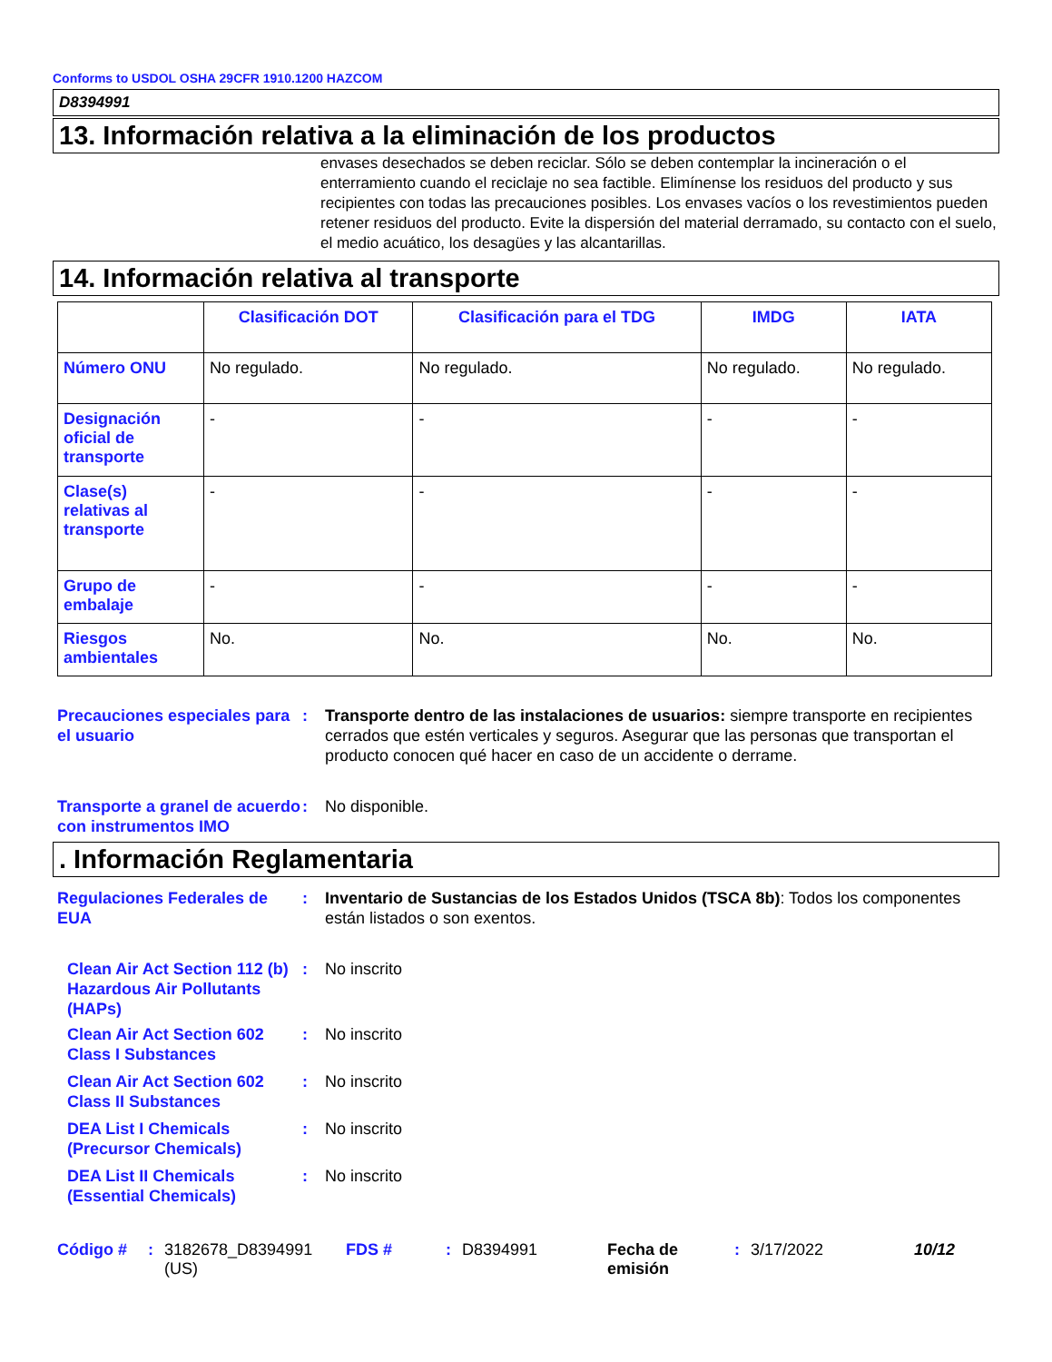Conforms to USDOL OSHA 29CFR 1910.1200 HAZCOM
D8394991
13. Información relativa a la eliminación de los productos
envases desechados se deben reciclar. Sólo se deben contemplar la incineración o el enterramiento cuando el reciclaje no sea factible. Elimínense los residuos del producto y sus recipientes con todas las precauciones posibles. Los envases vacíos o los revestimientos pueden retener residuos del producto. Evite la dispersión del material derramado, su contacto con el suelo, el medio acuático, los desagües y las alcantarillas.
14. Información relativa al transporte
| | Clasificación DOT | Clasificación para el TDG | IMDG | IATA |
| --- | --- | --- | --- | --- |
| Número ONU | No regulado. | No regulado. | No regulado. | No regulado. |
| Designación oficial de transporte | - | - | - | - |
| Clase(s) relativas al transporte | - | - | - | - |
| Grupo de embalaje | - | - | - | - |
| Riesgos ambientales | No. | No. | No. | No. |
Precauciones especiales para el usuario
: Transporte dentro de las instalaciones de usuarios: siempre transporte en recipientes cerrados que estén verticales y seguros. Asegurar que las personas que transportan el producto conocen qué hacer en caso de un accidente o derrame.
Transporte a granel de acuerdo con instrumentos IMO
: No disponible.
. Información Reglamentaria
Regulaciones Federales de EUA
: Inventario de Sustancias de los Estados Unidos (TSCA 8b): Todos los componentes están listados o son exentos.
Clean Air Act Section 112 (b) Hazardous Air Pollutants (HAPs)
: No inscrito
Clean Air Act Section 602 Class I Substances
: No inscrito
Clean Air Act Section 602 Class II Substances
: No inscrito
DEA List I Chemicals (Precursor Chemicals)
: No inscrito
DEA List II Chemicals (Essential Chemicals)
: No inscrito
Código # : 3182678_D8394991 (US)
FDS # : D8394991 Fecha de emisión
: 3/17/2022 10/12